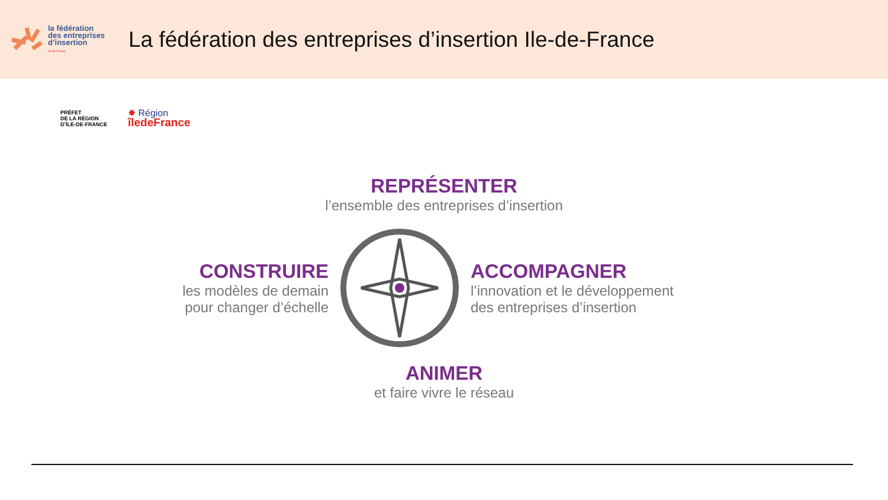la fédération
des entreprises
d’insertion
Ile-de-France
La fédération des entreprises d’insertion Ile-de-France
PRÉFET
DE LA RÉGION
D’ÎLE-DE-FRANCE
✸ Région
îledeFrance
REPRÉSENTER
l’ensemble des entreprises d’insertion
CONSTRUIRE
les modèles de demain
pour changer d’échelle
ACCOMPAGNER
l’innovation et le développement
des entreprises d’insertion
ANIMER
et faire vivre le réseau